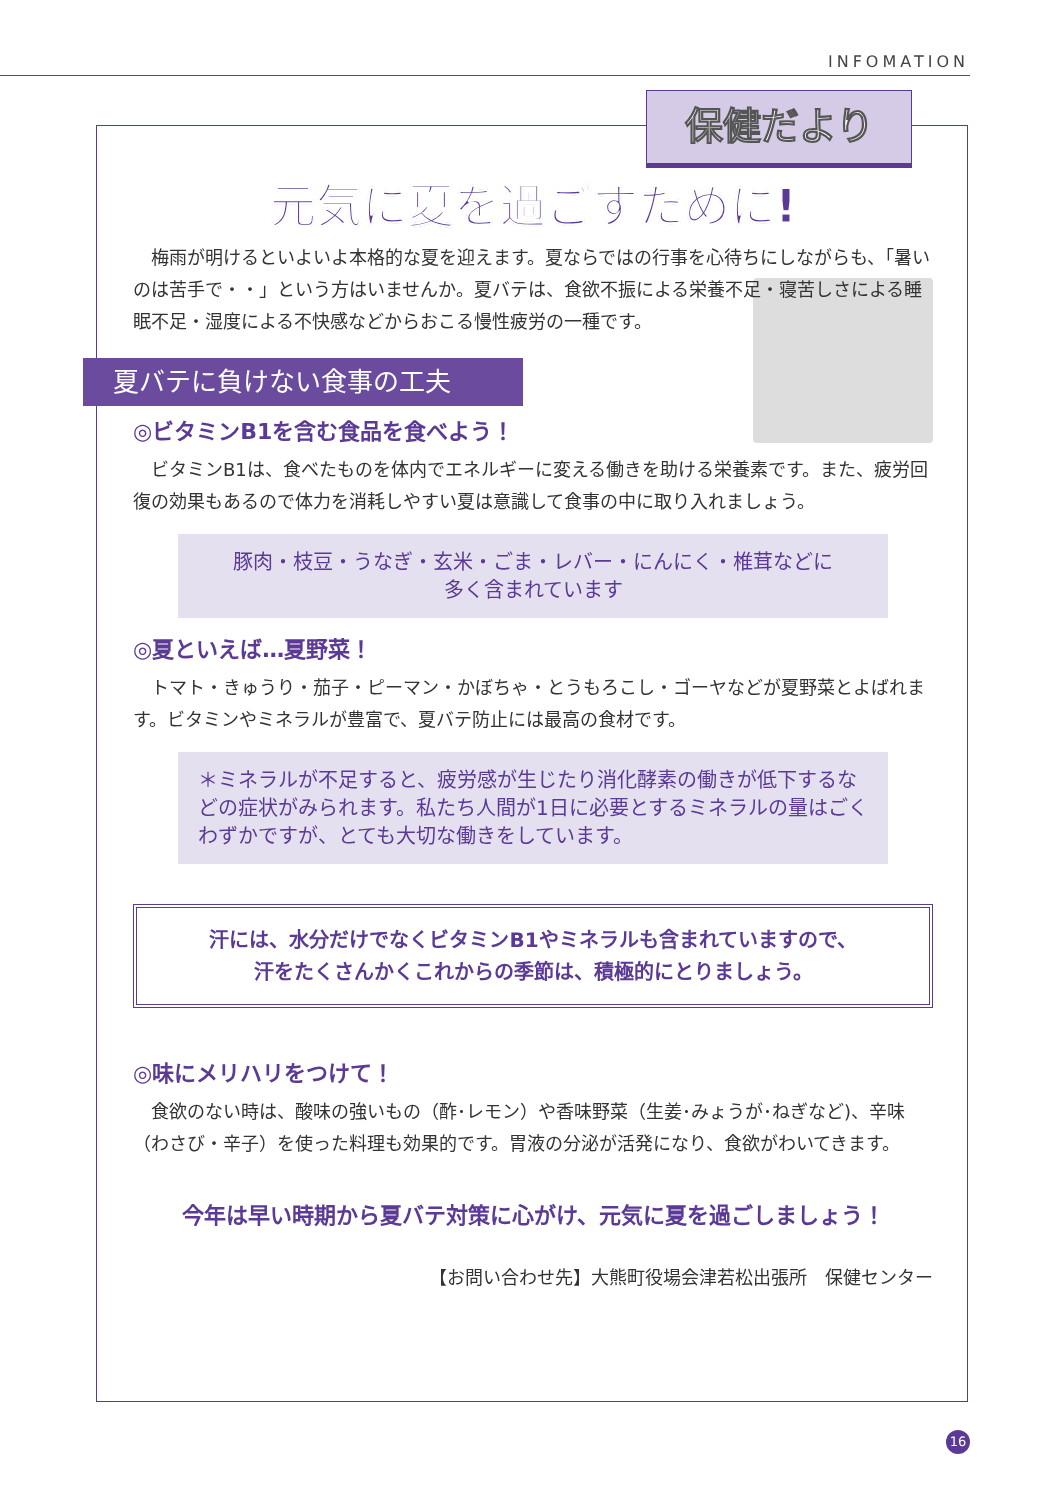INFOMATION
保健だより
元気に夏を過ごすために!
　梅雨が明けるといよいよ本格的な夏を迎えます。夏ならではの行事を心待ちにしながらも、「暑いのは苦手で・・」という方はいませんか。夏バテは、食欲不振による栄養不足・寝苦しさによる睡眠不足・湿度による不快感などからおこる慢性疲労の一種です。
夏バテに負けない食事の工夫
◎ビタミンB1を含む食品を食べよう！
　ビタミンB1は、食べたものを体内でエネルギーに変える働きを助ける栄養素です。また、疲労回復の効果もあるので体力を消耗しやすい夏は意識して食事の中に取り入れましょう。
豚肉・枝豆・うなぎ・玄米・ごま・レバー・にんにく・椎茸などに
多く含まれています
◎夏といえば…夏野菜！
　トマト・きゅうり・茄子・ピーマン・かぼちゃ・とうもろこし・ゴーヤなどが夏野菜とよばれます。ビタミンやミネラルが豊富で、夏バテ防止には最高の食材です。
＊ミネラルが不足すると、疲労感が生じたり消化酵素の働きが低下するなどの症状がみられます。私たち人間が1日に必要とするミネラルの量はごくわずかですが、とても大切な働きをしています。
汗には、水分だけでなくビタミンB1やミネラルも含まれていますので、
汗をたくさんかくこれからの季節は、積極的にとりましょう。
◎味にメリハリをつけて！
　食欲のない時は、酸味の強いもの（酢･レモン）や香味野菜（生姜･みょうが･ねぎなど)、辛味（わさび・辛子）を使った料理も効果的です。胃液の分泌が活発になり、食欲がわいてきます。
今年は早い時期から夏バテ対策に心がけ、元気に夏を過ごしましょう！
【お問い合わせ先】大熊町役場会津若松出張所　保健センター
16